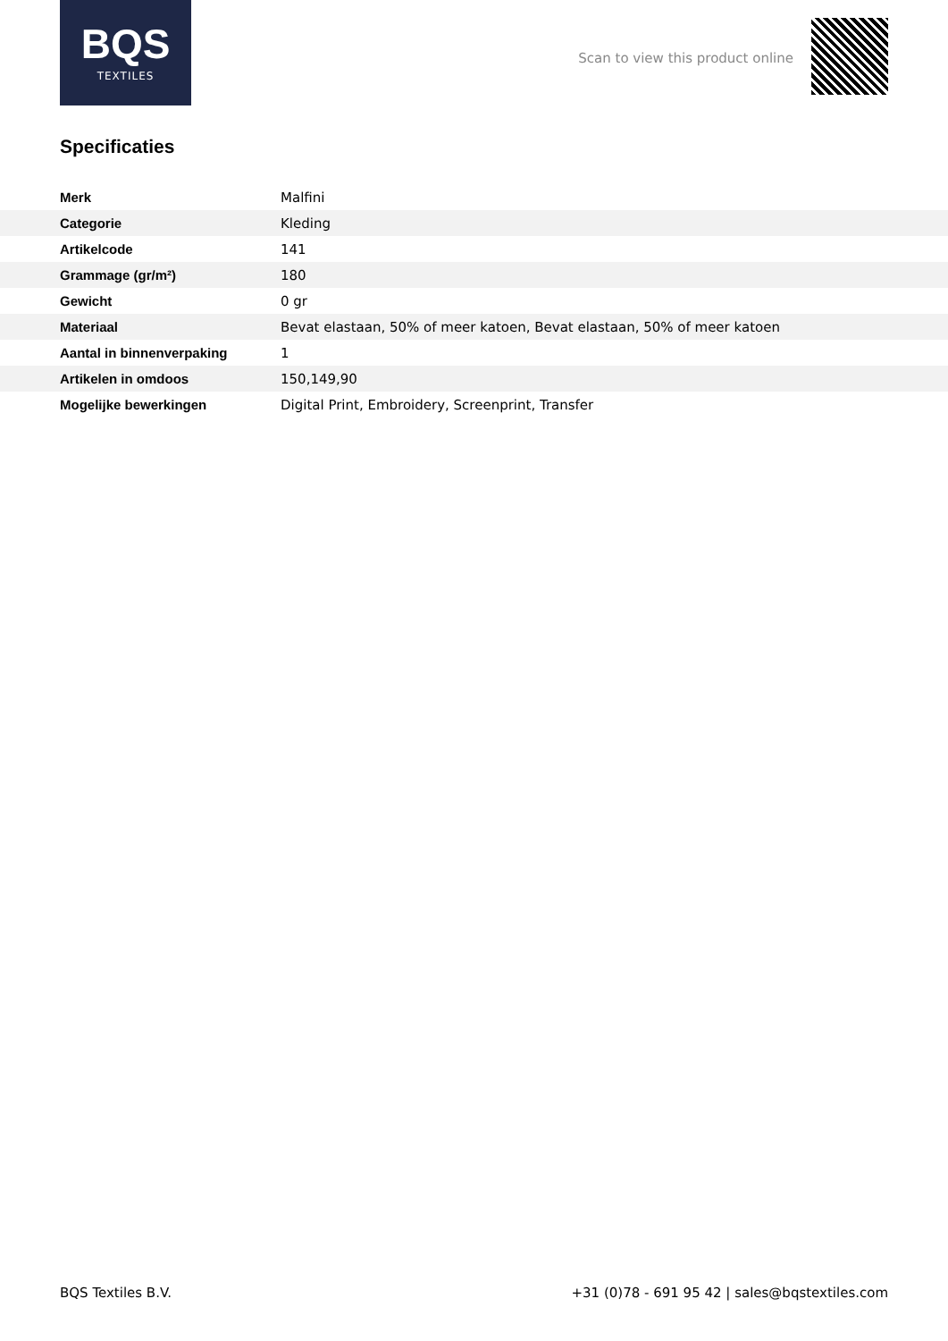BQS
TEXTILES
Scan to view this product online
Specificaties
| Merk | Malfini |
| Categorie | Kleding |
| Artikelcode | 141 |
| Grammage (gr/m²) | 180 |
| Gewicht | 0 gr |
| Materiaal | Bevat elastaan, 50% of meer katoen, Bevat elastaan, 50% of meer katoen |
| Aantal in binnenverpaking | 1 |
| Artikelen in omdoos | 150,149,90 |
| Mogelijke bewerkingen | Digital Print, Embroidery, Screenprint, Transfer |
BQS Textiles B.V. +31 (0)78 - 691 95 42 | sales@bqstextiles.com